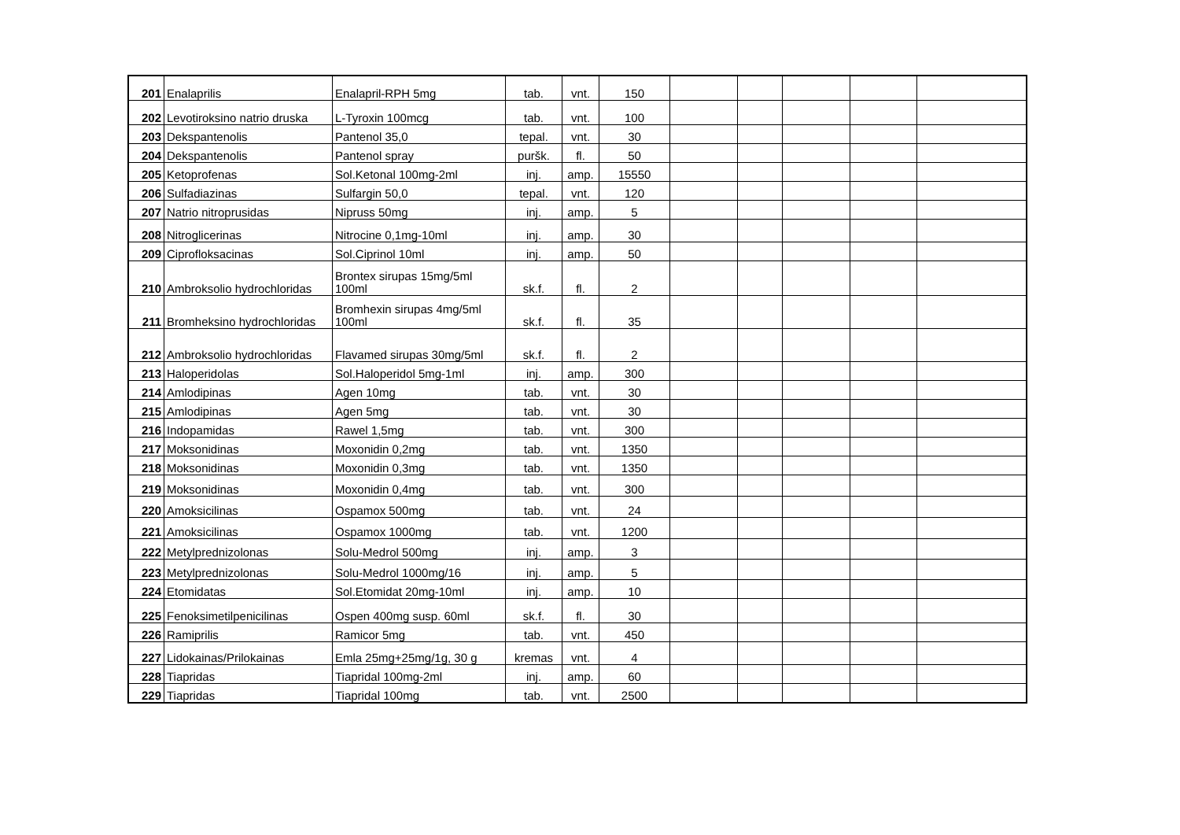| 201 | Enalaprilis | Enalapril-RPH 5mg | tab. | vnt. | 150 | | | | | |
| 202 | Levotiroksino natrio druska | L-Tyroxin 100mcg | tab. | vnt. | 100 | | | | | |
| 203 | Dekspantenolis | Pantenol 35,0 | tepal. | vnt. | 30 | | | | | |
| 204 | Dekspantenolis | Pantenol spray | puršk. | fl. | 50 | | | | | |
| 205 | Ketoprofenas | Sol.Ketonal 100mg-2ml | inj. | amp. | 15550 | | | | | |
| 206 | Sulfadiazinas | Sulfargin 50,0 | tepal. | vnt. | 120 | | | | | |
| 207 | Natrio nitroprusidas | Nipruss 50mg | inj. | amp. | 5 | | | | | |
| 208 | Nitroglicerinas | Nitrocine 0,1mg-10ml | inj. | amp. | 30 | | | | | |
| 209 | Ciprofloksacinas | Sol.Ciprinol 10ml | inj. | amp. | 50 | | | | | |
| 210 | Ambroksolio hydrochloridas | Brontex sirupas 15mg/5ml 100ml | sk.f. | fl. | 2 | | | | | |
| 211 | Bromheksino hydrochloridas | Bromhexin sirupas 4mg/5ml 100ml | sk.f. | fl. | 35 | | | | | |
| 212 | Ambroksolio hydrochloridas | Flavamed sirupas 30mg/5ml | sk.f. | fl. | 2 | | | | | |
| 213 | Haloperidolas | Sol.Haloperidol 5mg-1ml | inj. | amp. | 300 | | | | | |
| 214 | Amlodipinas | Agen 10mg | tab. | vnt. | 30 | | | | | |
| 215 | Amlodipinas | Agen 5mg | tab. | vnt. | 30 | | | | | |
| 216 | Indopamidas | Rawel 1,5mg | tab. | vnt. | 300 | | | | | |
| 217 | Moksonidinas | Moxonidin 0,2mg | tab. | vnt. | 1350 | | | | | |
| 218 | Moksonidinas | Moxonidin 0,3mg | tab. | vnt. | 1350 | | | | | |
| 219 | Moksonidinas | Moxonidin 0,4mg | tab. | vnt. | 300 | | | | | |
| 220 | Amoksicilinas | Ospamox 500mg | tab. | vnt. | 24 | | | | | |
| 221 | Amoksicilinas | Ospamox 1000mg | tab. | vnt. | 1200 | | | | | |
| 222 | Metylprednizolonas | Solu-Medrol 500mg | inj. | amp. | 3 | | | | | |
| 223 | Metylprednizolonas | Solu-Medrol 1000mg/16 | inj. | amp. | 5 | | | | | |
| 224 | Etomidatas | Sol.Etomidat 20mg-10ml | inj. | amp. | 10 | | | | | |
| 225 | Fenoksimetilpenicilinas | Ospen 400mg susp. 60ml | sk.f. | fl. | 30 | | | | | |
| 226 | Ramiprilis | Ramicor 5mg | tab. | vnt. | 450 | | | | | |
| 227 | Lidokainas/Prilokainas | Emla 25mg+25mg/1g, 30 g | kremas | vnt. | 4 | | | | | |
| 228 | Tiapridas | Tiapridal 100mg-2ml | inj. | amp. | 60 | | | | | |
| 229 | Tiapridas | Tiapridal 100mg | tab. | vnt. | 2500 | | | | | |